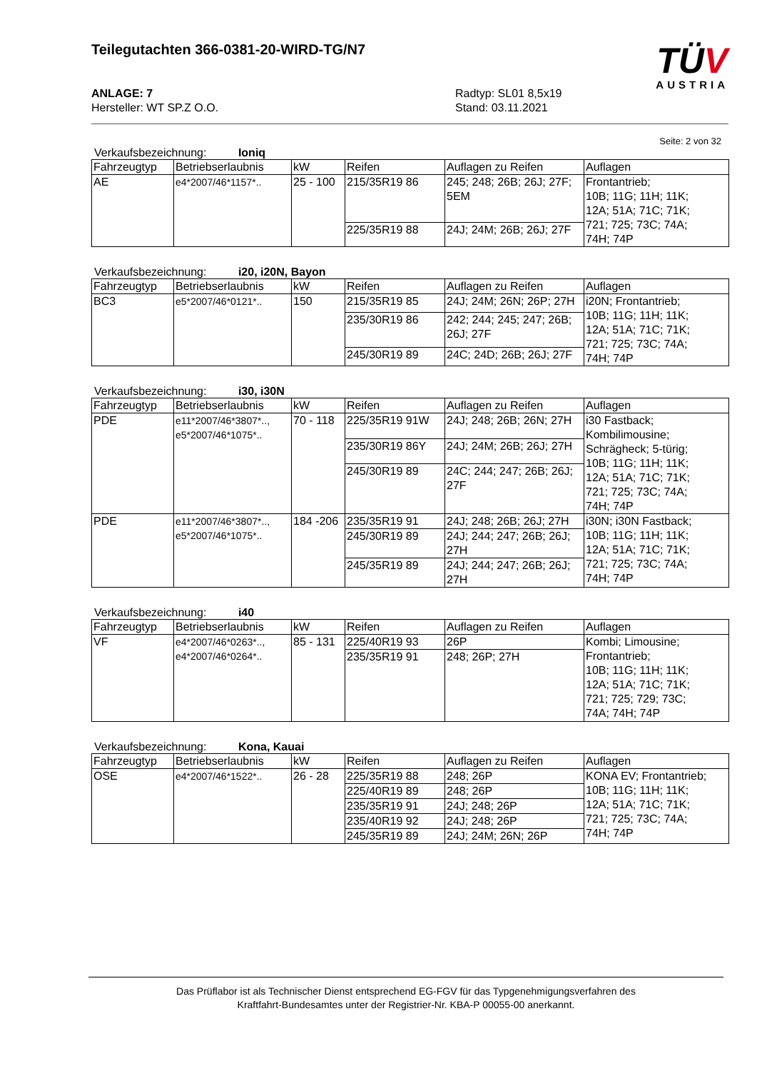Teilegutachten 366-0381-20-WIRD-TG/N7
TÜV
AUSTRIA
ANLAGE: 7
Hersteller: WT SP.Z O.O.
Radtyp: SL01 8,5x19
Stand: 03.11.2021
Seite: 2 von 32
Verkaufsbezeichnung: Ioniq
| Fahrzeugtyp | Betriebserlaubnis | kW | Reifen | Auflagen zu Reifen | Auflagen |
| AE | e4*2007/46*1157*.. | 25 - 100 | 215/35R19 86 | 245; 248; 26B; 26J; 27F; 5EM | Frontantrieb; 10B; 11G; 11H; 11K; 12A; 51A; 71C; 71K; 721; 725; 73C; 74A; 74H; 74P |
| | | | 225/35R19 88 | 24J; 24M; 26B; 26J; 27F | |
Verkaufsbezeichnung: i20, i20N, Bayon
| Fahrzeugtyp | Betriebserlaubnis | kW | Reifen | Auflagen zu Reifen | Auflagen |
| BC3 | e5*2007/46*0121*.. | 150 | 215/35R19 85 | 24J; 24M; 26N; 26P; 27H | i20N; Frontantrieb; 10B; 11G; 11H; 11K; 12A; 51A; 71C; 71K; 721; 725; 73C; 74A; 74H; 74P |
| | | | 235/30R19 86 | 242; 244; 245; 247; 26B; 26J; 27F | |
| | | | 245/30R19 89 | 24C; 24D; 26B; 26J; 27F | |
Verkaufsbezeichnung: i30, i30N
| Fahrzeugtyp | Betriebserlaubnis | kW | Reifen | Auflagen zu Reifen | Auflagen |
| PDE | e11*2007/46*3807*.., e5*2007/46*1075*.. | 70 - 118 | 225/35R19 91W | 24J; 248; 26B; 26N; 27H | i30 Fastback; Kombilimousine; Schrägheck; 5-türig; 10B; 11G; 11H; 11K; 12A; 51A; 71C; 71K; 721; 725; 73C; 74A; 74H; 74P |
| | | | 235/30R19 86Y | 24J; 24M; 26B; 26J; 27H | |
| | | | 245/30R19 89 | 24C; 244; 247; 26B; 26J; 27F | |
| PDE | e11*2007/46*3807*.., e5*2007/46*1075*.. | 184 -206 | 235/35R19 91 | 24J; 248; 26B; 26J; 27H | i30N; i30N Fastback; 10B; 11G; 11H; 11K; 12A; 51A; 71C; 71K; 721; 725; 73C; 74A; 74H; 74P |
| | | | 245/30R19 89 | 24J; 244; 247; 26B; 26J; 27H | |
| | | | 245/35R19 89 | 24J; 244; 247; 26B; 26J; 27H | |
Verkaufsbezeichnung: i40
| Fahrzeugtyp | Betriebserlaubnis | kW | Reifen | Auflagen zu Reifen | Auflagen |
| VF | e4*2007/46*0263*.., e4*2007/46*0264*.. | 85 - 131 | 225/40R19 93 | 26P | Kombi; Limousine; Frontantrieb; 10B; 11G; 11H; 11K; 12A; 51A; 71C; 71K; 721; 725; 729; 73C; 74A; 74H; 74P |
| | | | 235/35R19 91 | 248; 26P; 27H | |
Verkaufsbezeichnung: Kona, Kauai
| Fahrzeugtyp | Betriebserlaubnis | kW | Reifen | Auflagen zu Reifen | Auflagen |
| OSE | e4*2007/46*1522*.. | 26 - 28 | 225/35R19 88 | 248; 26P | KONA EV; Frontantrieb; 10B; 11G; 11H; 11K; 12A; 51A; 71C; 71K; 721; 725; 73C; 74A; 74H; 74P |
| | | | 225/40R19 89 | 248; 26P | |
| | | | 235/35R19 91 | 24J; 248; 26P | |
| | | | 235/40R19 92 | 24J; 248; 26P | |
| | | | 245/35R19 89 | 24J; 24M; 26N; 26P | |
Das Prüflabor ist als Technischer Dienst entsprechend EG-FGV für das Typgenehmigungsverfahren des
Kraftfahrt-Bundesamtes unter der Registrier-Nr. KBA-P 00055-00 anerkannt.